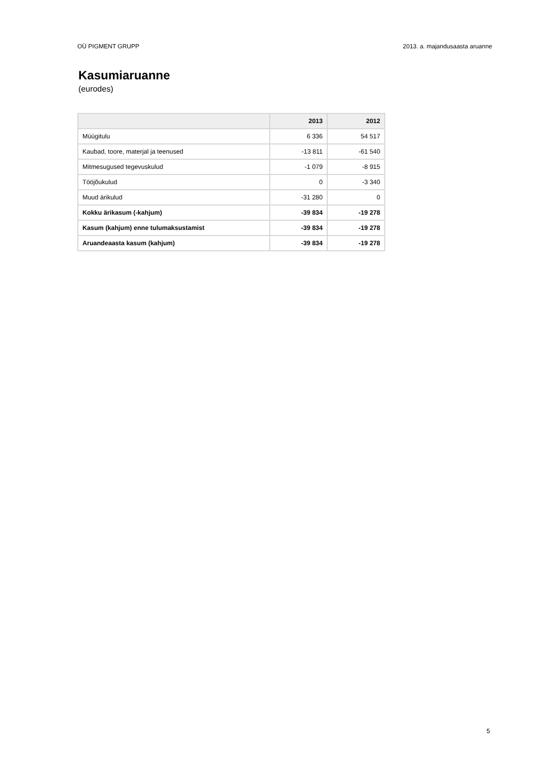OÜ PIGMENT GRUPP 2013. a. majandusaasta aruanne
Kasumiaruanne
(eurodes)
| | 2013 | 2012 |
| --- | --- | --- |
| Müügitulu | 6 336 | 54 517 |
| Kaubad, toore, materjal ja teenused | -13 811 | -61 540 |
| Mitmesugused tegevuskulud | -1 079 | -8 915 |
| Tööjõukulud | 0 | -3 340 |
| Muud ärikulud | -31 280 | 0 |
| Kokku ärikasum (-kahjum) | -39 834 | -19 278 |
| Kasum (kahjum) enne tulumaksustamist | -39 834 | -19 278 |
| Aruandeaasta kasum (kahjum) | -39 834 | -19 278 |
5